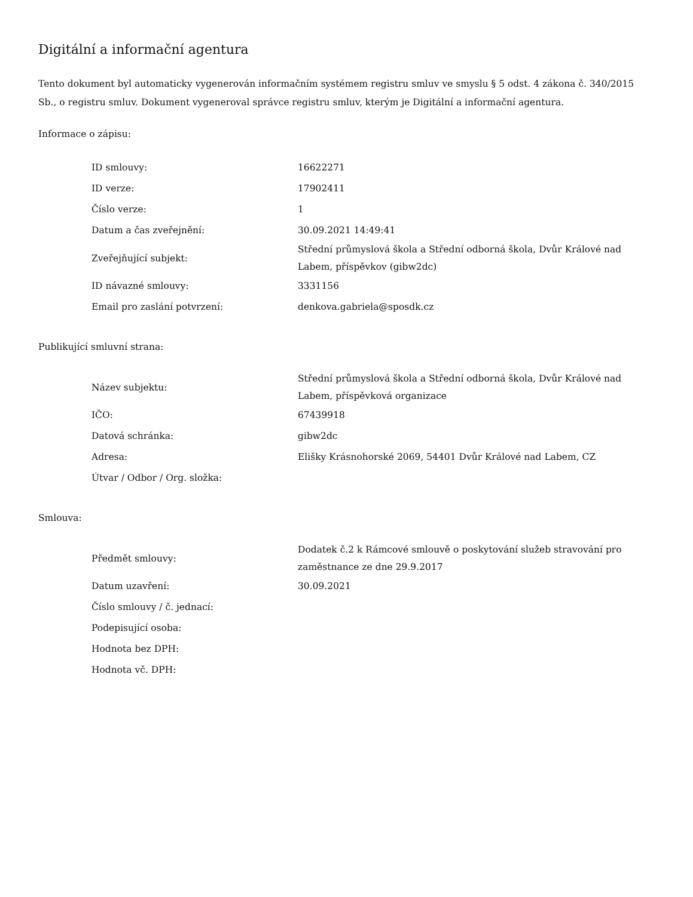Digitální a informační agentura
Tento dokument byl automaticky vygenerován informačním systémem registru smluv ve smyslu § 5 odst. 4 zákona č. 340/2015 Sb., o registru smluv. Dokument vygeneroval správce registru smluv, kterým je Digitální a informační agentura.
Informace o zápisu:
| ID smlouvy: | 16622271 |
| ID verze: | 17902411 |
| Číslo verze: | 1 |
| Datum a čas zveřejnění: | 30.09.2021 14:49:41 |
| Zveřejňující subjekt: | Střední průmyslová škola a Střední odborná škola, Dvůr Králové nad Labem, příspěvkov (gibw2dc) |
| ID návazné smlouvy: | 3331156 |
| Email pro zaslání potvrzení: | denkova.gabriela@sposdk.cz |
Publikující smluvní strana:
| Název subjektu: | Střední průmyslová škola a Střední odborná škola, Dvůr Králové nad Labem, příspěvková organizace |
| IČO: | 67439918 |
| Datová schránka: | gibw2dc |
| Adresa: | Elišky Krásnohorské 2069, 54401 Dvůr Králové nad Labem, CZ |
| Útvar / Odbor / Org. složka: | |
Smlouva:
| Předmět smlouvy: | Dodatek č.2 k Rámcové smlouvě o poskytování služeb stravování pro zaměstnance ze dne 29.9.2017 |
| Datum uzavření: | 30.09.2021 |
| Číslo smlouvy / č. jednací: | |
| Podepisující osoba: | |
| Hodnota bez DPH: | |
| Hodnota vč. DPH: | |